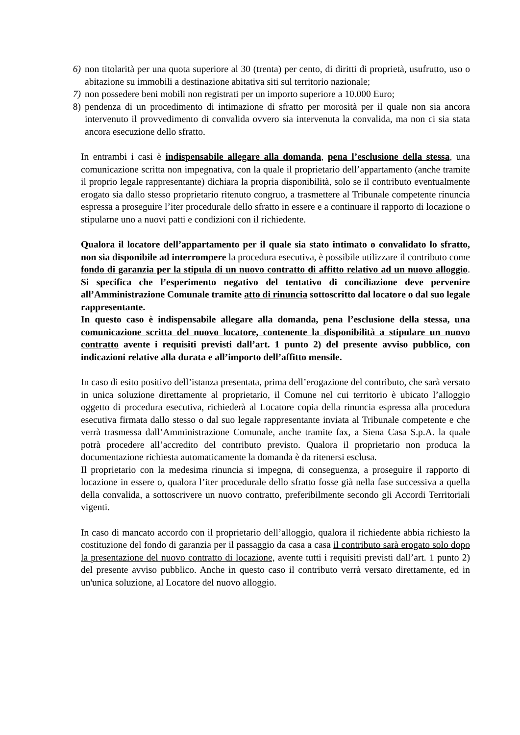6) non titolarità per una quota superiore al 30 (trenta) per cento, di diritti di proprietà, usufrutto, uso o abitazione su immobili a destinazione abitativa siti sul territorio nazionale;
7) non possedere beni mobili non registrati per un importo superiore a 10.000 Euro;
8) pendenza di un procedimento di intimazione di sfratto per morosità per il quale non sia ancora intervenuto il provvedimento di convalida ovvero sia intervenuta la convalida, ma non ci sia stata ancora esecuzione dello sfratto.
In entrambi i casi è indispensabile allegare alla domanda, pena l’esclusione della stessa, una comunicazione scritta non impegnativa, con la quale il proprietario dell’appartamento (anche tramite il proprio legale rappresentante) dichiara la propria disponibilità, solo se il contributo eventualmente erogato sia dallo stesso proprietario ritenuto congruo, a trasmettere al Tribunale competente rinuncia espressa a proseguire l’iter procedurale dello sfratto in essere e a continuare il rapporto di locazione o stipularne uno a nuovi patti e condizioni con il richiedente.
Qualora il locatore dell’appartamento per il quale sia stato intimato o convalidato lo sfratto, non sia disponibile ad interrompere la procedura esecutiva, è possibile utilizzare il contributo come fondo di garanzia per la stipula di un nuovo contratto di affitto relativo ad un nuovo alloggio. Si specifica che l’esperimento negativo del tentativo di conciliazione deve pervenire all’Amministrazione Comunale tramite atto di rinuncia sottoscritto dal locatore o dal suo legale rappresentante.
In questo caso è indispensabile allegare alla domanda, pena l’esclusione della stessa, una comunicazione scritta del nuovo locatore, contenente la disponibilità a stipulare un nuovo contratto avente i requisiti previsti dall’art. 1 punto 2) del presente avviso pubblico, con indicazioni relative alla durata e all’importo dell’affitto mensile.
In caso di esito positivo dell’istanza presentata, prima dell’erogazione del contributo, che sarà versato in unica soluzione direttamente al proprietario, il Comune nel cui territorio è ubicato l’alloggio oggetto di procedura esecutiva, richiederà al Locatore copia della rinuncia espressa alla procedura esecutiva firmata dallo stesso o dal suo legale rappresentante inviata al Tribunale competente e che verrà trasmessa dall’Amministrazione Comunale, anche tramite fax, a Siena Casa S.p.A. la quale potrà procedere all’accredito del contributo previsto. Qualora il proprietario non produca la documentazione richiesta automaticamente la domanda è da ritenersi esclusa.
Il proprietario con la medesima rinuncia si impegna, di conseguenza, a proseguire il rapporto di locazione in essere o, qualora l’iter procedurale dello sfratto fosse già nella fase successiva a quella della convalida, a sottoscrivere un nuovo contratto, preferibilmente secondo gli Accordi Territoriali vigenti.
In caso di mancato accordo con il proprietario dell’alloggio, qualora il richiedente abbia richiesto la costituzione del fondo di garanzia per il passaggio da casa a casa il contributo sarà erogato solo dopo la presentazione del nuovo contratto di locazione, avente tutti i requisiti previsti dall’art. 1 punto 2) del presente avviso pubblico. Anche in questo caso il contributo verrà versato direttamente, ed in un'unica soluzione, al Locatore del nuovo alloggio.